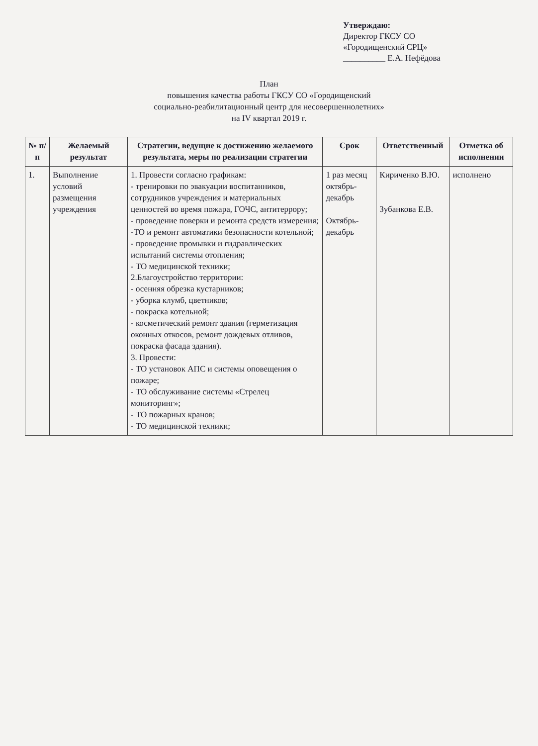Утверждаю:
Директор ГКСУ СО
«Городищенский СРЦ»
__________ Е.А. Нефёдова
План
повышения качества работы ГКСУ СО «Городищенский
социально-реабилитационный центр для несовершеннолетних»
на IV квартал 2019 г.
| № п/п | Желаемый результат | Стратегии, ведущие к достижению желаемого результата, меры по реализации стратегии | Срок | Ответственный | Отметка об исполнении |
| --- | --- | --- | --- | --- | --- |
| 1. | Выполнение условий размещения учреждения | 1. Провести согласно графикам: - тренировки по эвакуации воспитанников, сотрудников учреждения и материальных ценностей во время пожара, ГОЧС, антитеррору; - проведение поверки и ремонта средств измерения; -ТО и ремонт автоматики безопасности котельной; - проведение промывки и гидравлических испытаний системы отопления; - ТО медицинской техники; 2.Благоустройство территории: - осенняя обрезка кустарников; - уборка клумб, цветников; - покраска котельной; - косметический ремонт здания (герметизация оконных откосов, ремонт дождевых отливов, покраска фасада здания). 3. Провести: - ТО установок АПС и системы оповещения о пожаре; - ТО обслуживание системы «Стрелец мониторинг»; - ТО пожарных кранов; - ТО медицинской техники; | 1 раз месяц октябрь-декабрь Октябрь-декабрь | Кириченко В.Ю. Зубанкова Е.В. | исполнено |